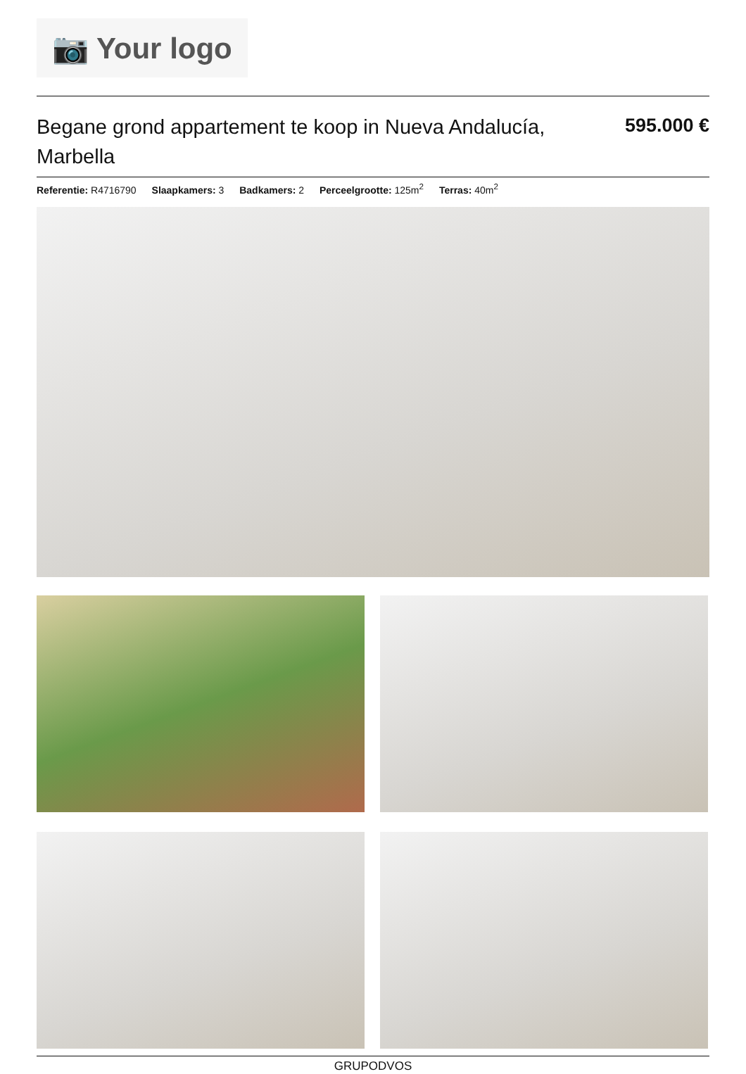📷 Your logo
Begane grond appartement te koop in Nueva Andalucía, Marbella
595.000 €
Referentie: R4716790 Slaapkamers: 3 Badkamers: 2 Perceelgrootte: 125m<sup>2</sup> Terras: 40m<sup>2</sup>
GRUPODVOS